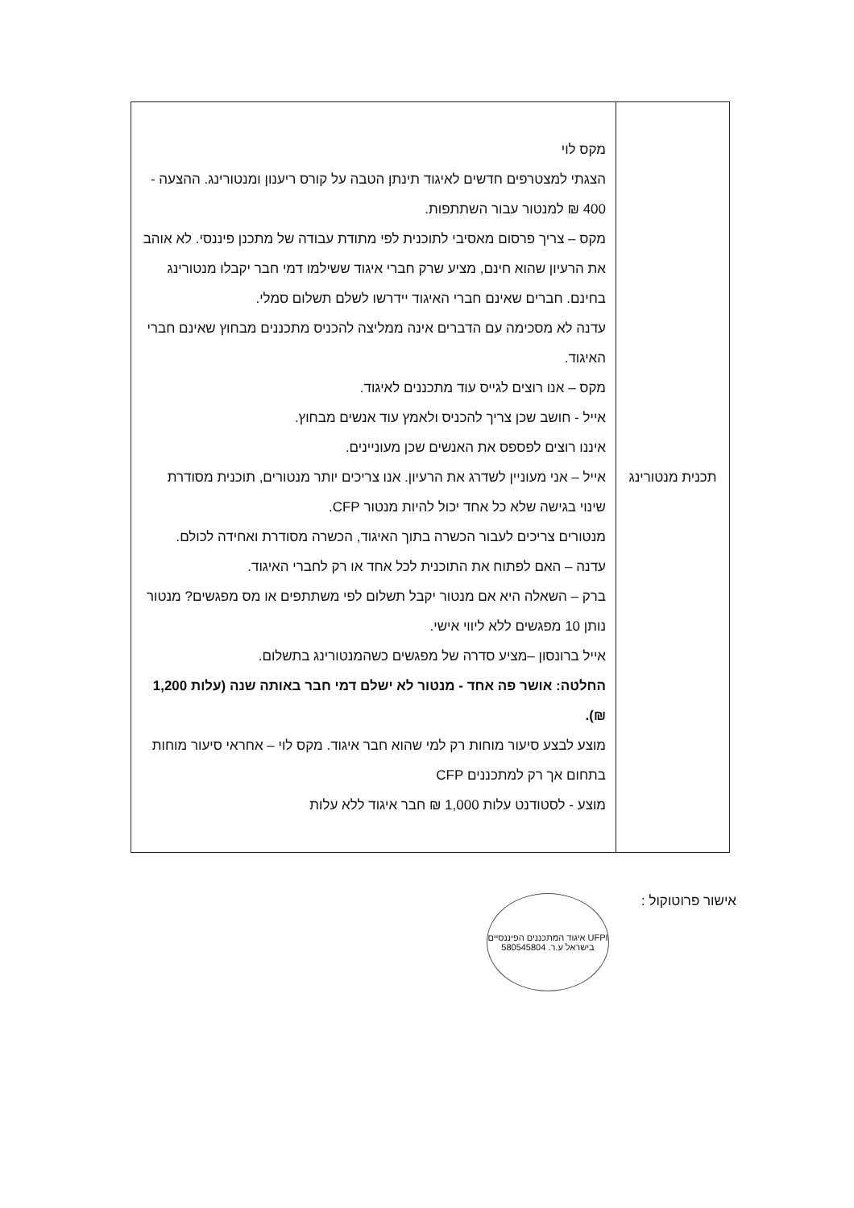| תכנית מנטורינג | מקס לוי הצגתי למצטרפים חדשים לאיגוד תינתן הטבה על קורס ריענון ומנטורינג. ההצעה - 400 ₪ למנטור עבור השתתפות. מקס – צריך פרסום מאסיבי לתוכנית לפי מתודת עבודה של מתכנן פיננסי. לא אוהב את הרעיון שהוא חינם, מציע שרק חברי איגוד ששילמו דמי חבר יקבלו מנטורינג בחינם. חברים שאינם חברי האיגוד יידרשו לשלם תשלום סמלי. עדנה לא מסכימה עם הדברים אינה ממליצה להכניס מתכננים מבחוץ שאינם חברי האיגוד. מקס – אנו רוצים לגייס עוד מתכננים לאיגוד. אייל - חושב שכן צריך להכניס ולאמץ עוד אנשים מבחוץ. איננו רוצים לפספס את האנשים שכן מעוניינים. אייל – אני מעוניין לשדרג את הרעיון. אנו צריכים יותר מנטורים, תוכנית מסודרת שינוי בגישה שלא כל אחד יכול להיות מנטור CFP. מנטורים צריכים לעבור הכשרה בתוך האיגוד, הכשרה מסודרת ואחידה לכולם. עדנה – האם לפתוח את התוכנית לכל אחד או רק לחברי האיגוד. ברק – השאלה היא אם מנטור יקבל תשלום לפי משתתפים או מס מפגשים? מנטור נותן 10 מפגשים ללא ליווי אישי. אייל ברונסון –מציע סדרה של מפגשים כשהמנטורינג בתשלום. החלטה: אושר פה אחד - מנטור לא ישלם דמי חבר באותה שנה (עלות 1,200 ₪). מוצע לבצע סיעור מוחות רק למי שהוא חבר איגוד. מקס לוי – אחראי סיעור מוחות בתחום אך רק למתכננים CFP מוצע - לסטודנט עלות 1,000 ₪ חבר איגוד ללא עלות |
אישור פרוטוקול :
UFPI איגוד המתכננים הפיננסיים בישראל ע.ר. 580545804